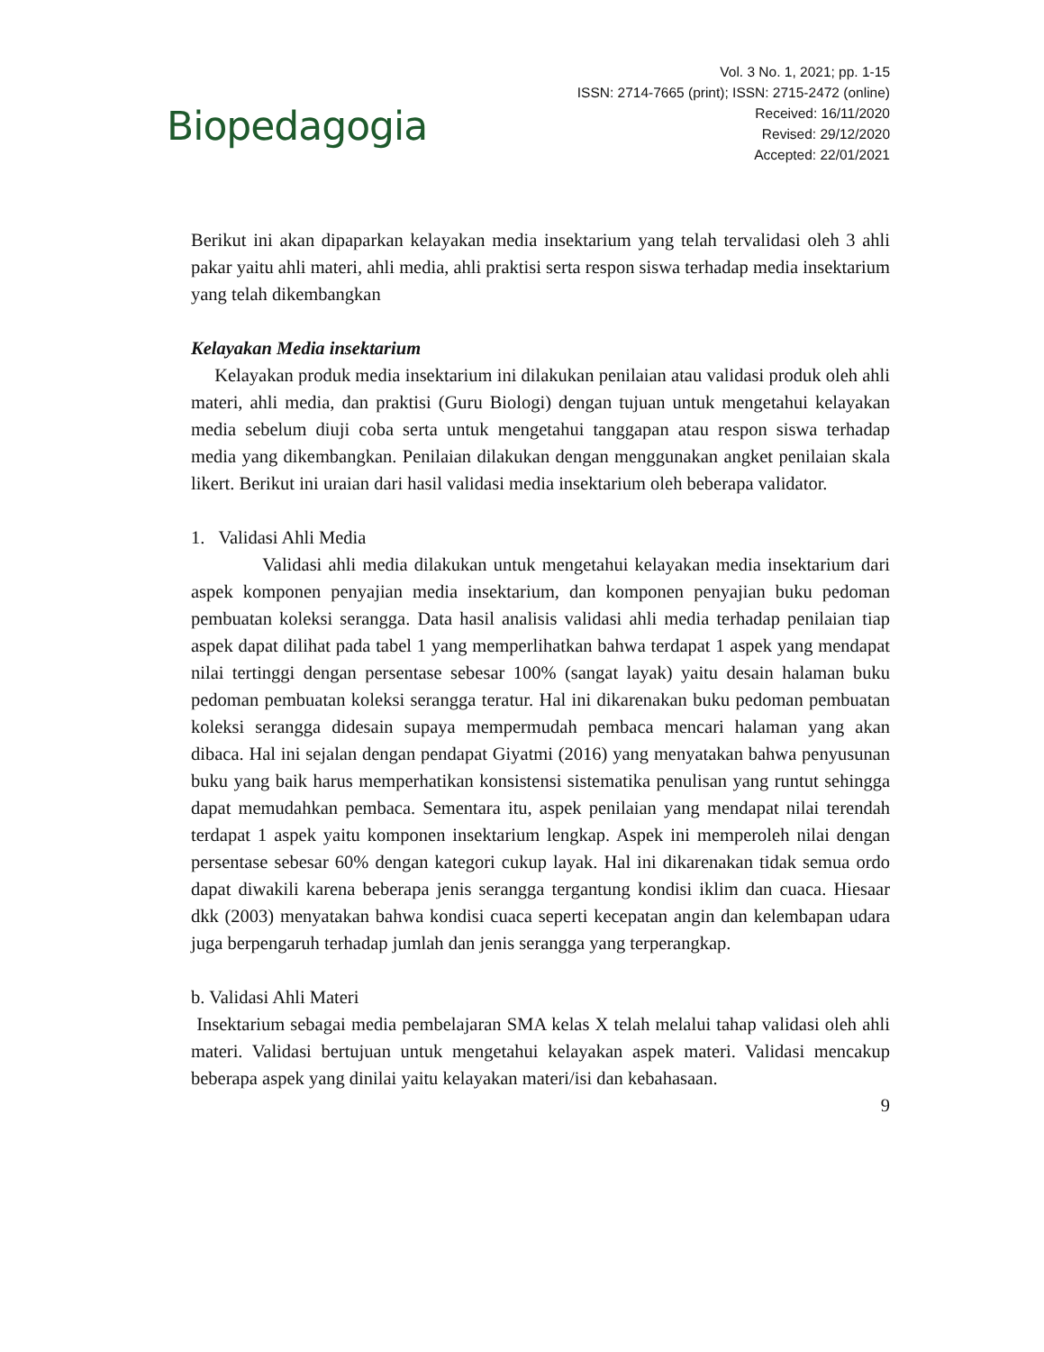Biopedagogia
Vol. 3 No. 1, 2021; pp. 1-15
ISSN: 2714-7665 (print); ISSN: 2715-2472 (online)
Received: 16/11/2020
Revised: 29/12/2020
Accepted: 22/01/2021
Berikut ini akan dipaparkan kelayakan media insektarium yang telah tervalidasi oleh 3 ahli pakar yaitu ahli materi, ahli media, ahli praktisi serta respon siswa terhadap media insektarium yang telah dikembangkan
Kelayakan Media insektarium
Kelayakan produk media insektarium ini dilakukan penilaian atau validasi produk oleh ahli materi, ahli media, dan praktisi (Guru Biologi) dengan tujuan untuk mengetahui kelayakan media sebelum diuji coba serta untuk mengetahui tanggapan atau respon siswa terhadap media yang dikembangkan. Penilaian dilakukan dengan menggunakan angket penilaian skala likert. Berikut ini uraian dari hasil validasi media insektarium oleh beberapa validator.
1. Validasi Ahli Media
Validasi ahli media dilakukan untuk mengetahui kelayakan media insektarium dari aspek komponen penyajian media insektarium, dan komponen penyajian buku pedoman pembuatan koleksi serangga. Data hasil analisis validasi ahli media terhadap penilaian tiap aspek dapat dilihat pada tabel 1 yang memperlihatkan bahwa terdapat 1 aspek yang mendapat nilai tertinggi dengan persentase sebesar 100% (sangat layak) yaitu desain halaman buku pedoman pembuatan koleksi serangga teratur. Hal ini dikarenakan buku pedoman pembuatan koleksi serangga didesain supaya mempermudah pembaca mencari halaman yang akan dibaca. Hal ini sejalan dengan pendapat Giyatmi (2016) yang menyatakan bahwa penyusunan buku yang baik harus memperhatikan konsistensi sistematika penulisan yang runtut sehingga dapat memudahkan pembaca. Sementara itu, aspek penilaian yang mendapat nilai terendah terdapat 1 aspek yaitu komponen insektarium lengkap. Aspek ini memperoleh nilai dengan persentase sebesar 60% dengan kategori cukup layak. Hal ini dikarenakan tidak semua ordo dapat diwakili karena beberapa jenis serangga tergantung kondisi iklim dan cuaca. Hiesaar dkk (2003) menyatakan bahwa kondisi cuaca seperti kecepatan angin dan kelembapan udara juga berpengaruh terhadap jumlah dan jenis serangga yang terperangkap.
b. Validasi Ahli Materi
Insektarium sebagai media pembelajaran SMA kelas X telah melalui tahap validasi oleh ahli materi. Validasi bertujuan untuk mengetahui kelayakan aspek materi. Validasi mencakup beberapa aspek yang dinilai yaitu kelayakan materi/isi dan kebahasaan.
9